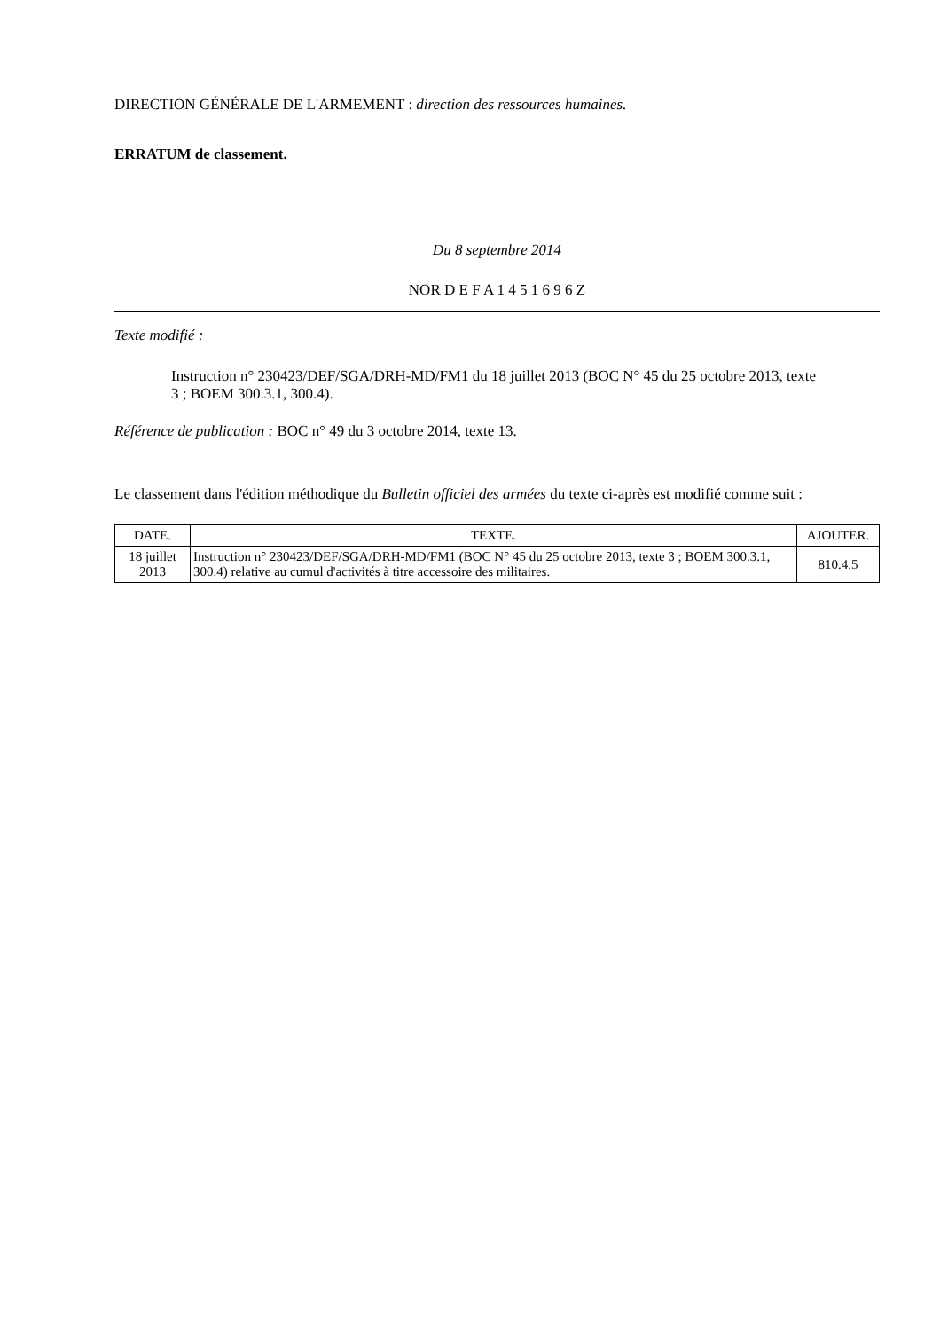DIRECTION GÉNÉRALE DE L'ARMEMENT : direction des ressources humaines.
ERRATUM de classement.
Du 8 septembre 2014
NOR D E F A 1 4 5 1 6 9 6 Z
Texte modifié :
Instruction n° 230423/DEF/SGA/DRH-MD/FM1 du 18 juillet 2013 (BOC N° 45 du 25 octobre 2013, texte 3 ; BOEM 300.3.1, 300.4).
Référence de publication : BOC n° 49 du 3 octobre 2014, texte 13.
Le classement dans l'édition méthodique du Bulletin officiel des armées du texte ci-après est modifié comme suit :
| DATE. | TEXTE. | AJOUTER. |
| --- | --- | --- |
| 18 juillet 2013 | Instruction n° 230423/DEF/SGA/DRH-MD/FM1 (BOC N° 45 du 25 octobre 2013, texte 3 ; BOEM 300.3.1, 300.4) relative au cumul d'activités à titre accessoire des militaires. | 810.4.5 |